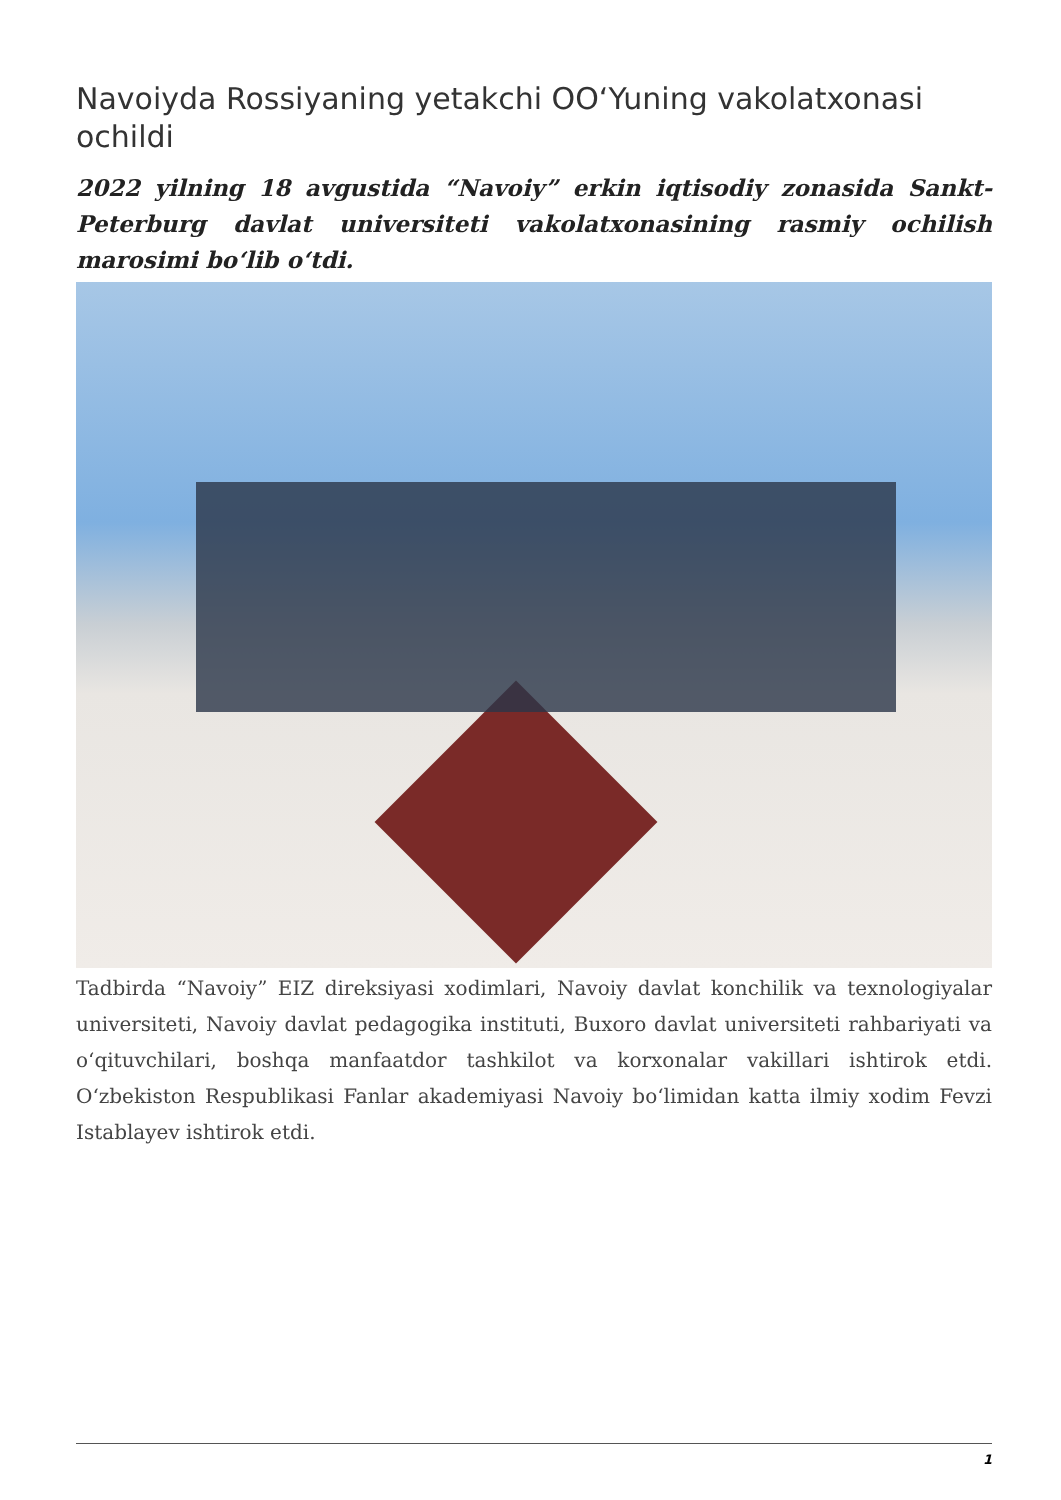Navoiyda Rossiyaning yetakchi OO‘Yuning vakolatxonasi ochildi
2022 yilning 18 avgustida “Navoiy” erkin iqtisodiy zonasida Sankt-Peterburg davlat universiteti vakolatxonasining rasmiy ochilish marosimi bo‘lib o‘tdi.
Tadbirda “Navoiy” EIZ direksiyasi xodimlari, Navoiy davlat konchilik va texnologiyalar universiteti, Navoiy davlat pedagogika instituti, Buxoro davlat universiteti rahbariyati va o‘qituvchilari, boshqa manfaatdor tashkilot va korxonalar vakillari ishtirok etdi. O‘zbekiston Respublikasi Fanlar akademiyasi Navoiy bo‘limidan katta ilmiy xodim Fevzi Istablayev ishtirok etdi.
1